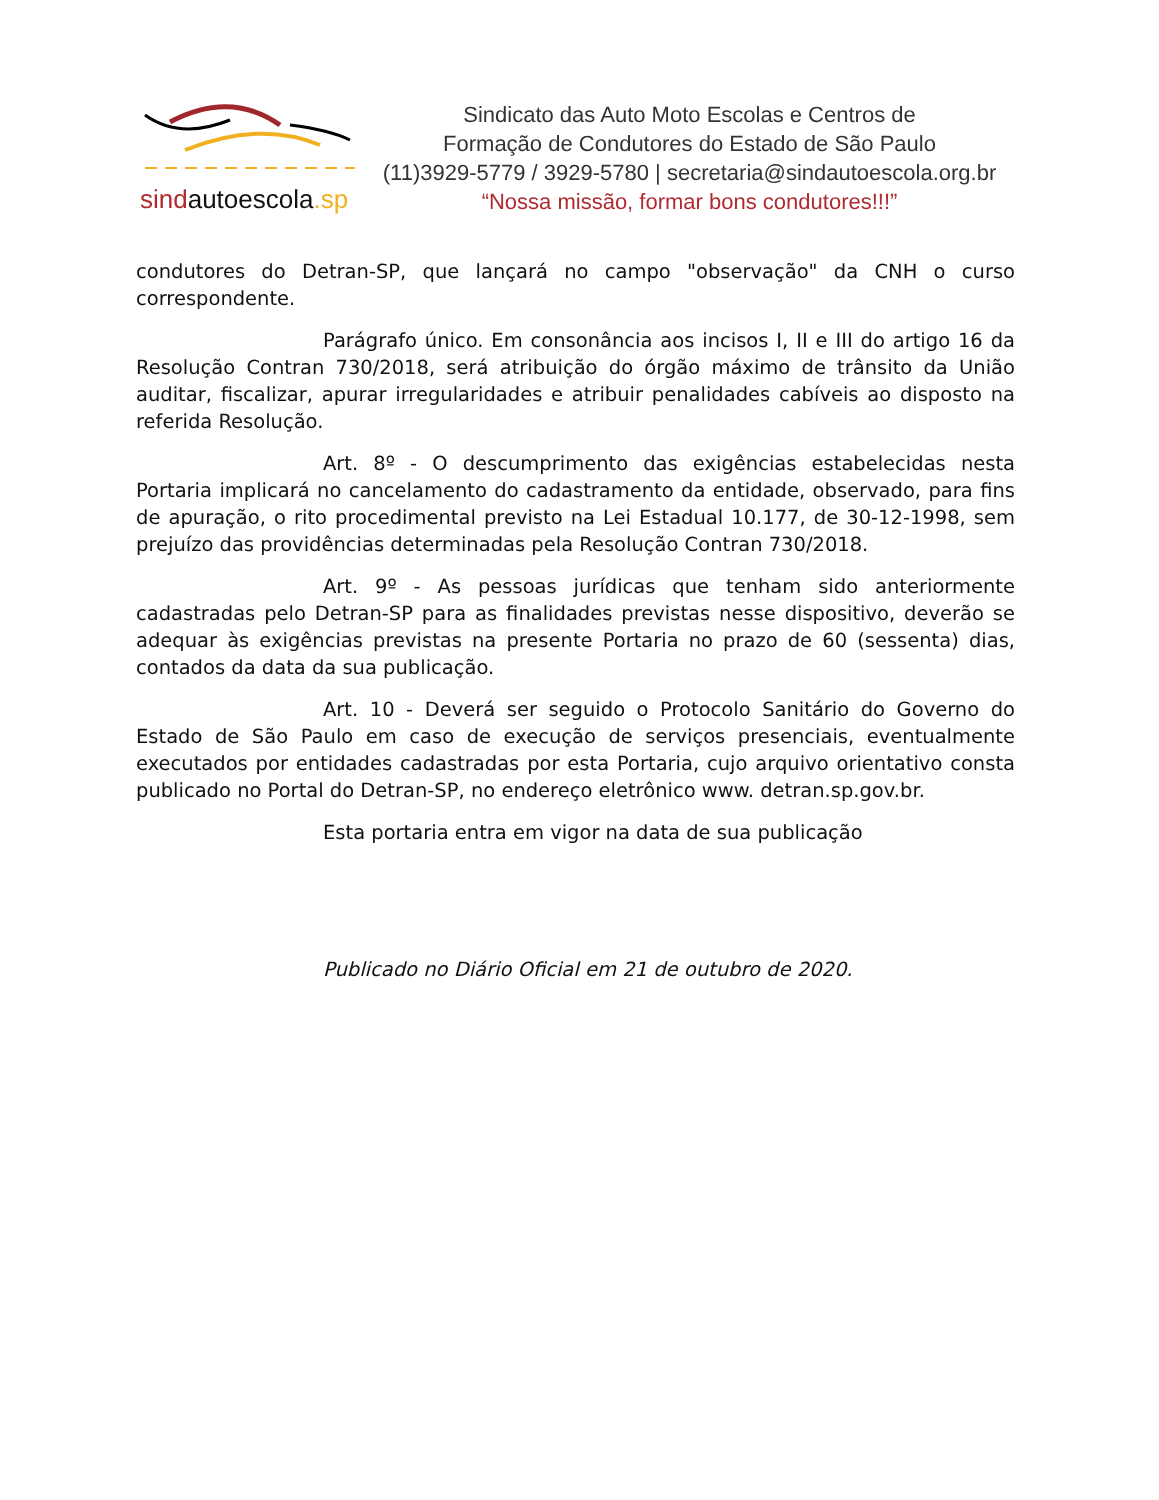sindautoescola.sp
Sindicato das Auto Moto Escolas e Centros de
Formação de Condutores do Estado de São Paulo
(11)3929-5779 / 3929-5780 | secretaria@sindautoescola.org.br
“Nossa missão, formar bons condutores!!!”
condutores do Detran-SP, que lançará no campo "observação" da CNH o curso correspondente.
Parágrafo único. Em consonância aos incisos I, II e III do artigo 16 da Resolução Contran 730/2018, será atribuição do órgão máximo de trânsito da União auditar, fiscalizar, apurar irregularidades e atribuir penalidades cabíveis ao disposto na referida Resolução.
Art. 8º - O descumprimento das exigências estabelecidas nesta Portaria implicará no cancelamento do cadastramento da entidade, observado, para fins de apuração, o rito procedimental previsto na Lei Estadual 10.177, de 30-12-1998, sem prejuízo das providências determinadas pela Resolução Contran 730/2018.
Art. 9º - As pessoas jurídicas que tenham sido anteriormente cadastradas pelo Detran-SP para as finalidades previstas nesse dispositivo, deverão se adequar às exigências previstas na presente Portaria no prazo de 60 (sessenta) dias, contados da data da sua publicação.
Art. 10 - Deverá ser seguido o Protocolo Sanitário do Governo do Estado de São Paulo em caso de execução de serviços presenciais, eventualmente executados por entidades cadastradas por esta Portaria, cujo arquivo orientativo consta publicado no Portal do Detran-SP, no endereço eletrônico www. detran.sp.gov.br.
Esta portaria entra em vigor na data de sua publicação
Publicado no Diário Oficial em 21 de outubro de 2020.